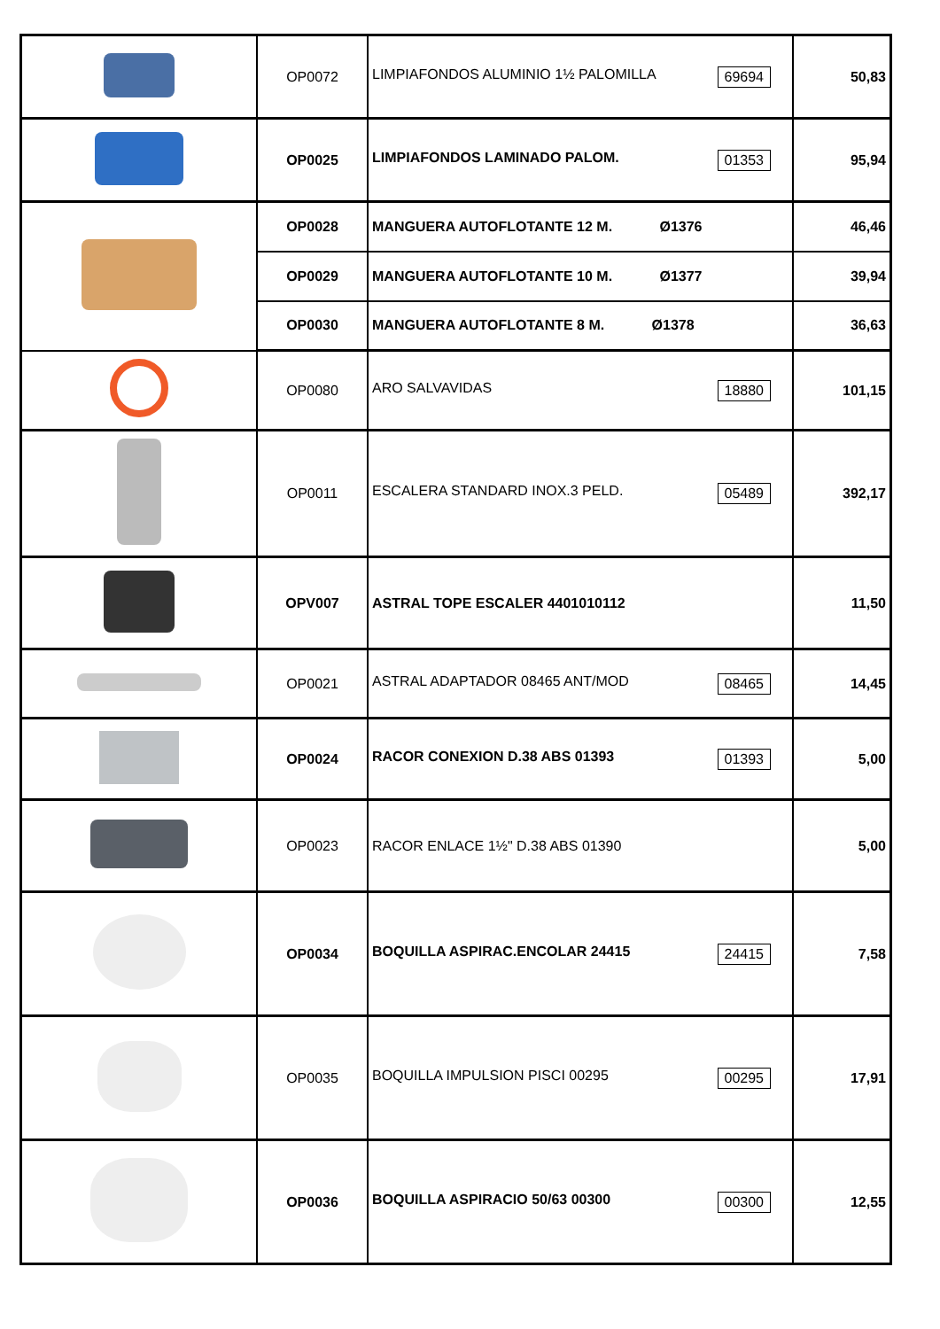| | OP0072 | 69694 LIMPIAFONDOS ALUMINIO 1½ PALOMILLA | 50,83 |
| | OP0025 | 01353 LIMPIAFONDOS LAMINADO PALOM. | 95,94 |
| | OP0028 | MANGUERA AUTOFLOTANTE 12 M. Ø1376 | 46,46 |
| | OP0029 | MANGUERA AUTOFLOTANTE 10 M. Ø1377 | 39,94 |
| | OP0030 | MANGUERA AUTOFLOTANTE 8 M. Ø1378 | 36,63 |
| | OP0080 | 18880 ARO SALVAVIDAS | 101,15 |
| | OP0011 | 05489 ESCALERA STANDARD INOX.3 PELD. | 392,17 |
| | OPV007 | ASTRAL TOPE ESCALER 4401010112 | 11,50 |
| | OP0021 | 08465 ASTRAL ADAPTADOR 08465 ANT/MOD | 14,45 |
| | OP0024 | 01393 RACOR CONEXION D.38 ABS 01393 | 5,00 |
| | OP0023 | RACOR ENLACE 1½" D.38 ABS 01390 | 5,00 |
| | OP0034 | 24415 BOQUILLA ASPIRAC.ENCOLAR 24415 | 7,58 |
| | OP0035 | 00295 BOQUILLA IMPULSION PISCI 00295 | 17,91 |
| | OP0036 | 00300 BOQUILLA ASPIRACIO 50/63 00300 | 12,55 |